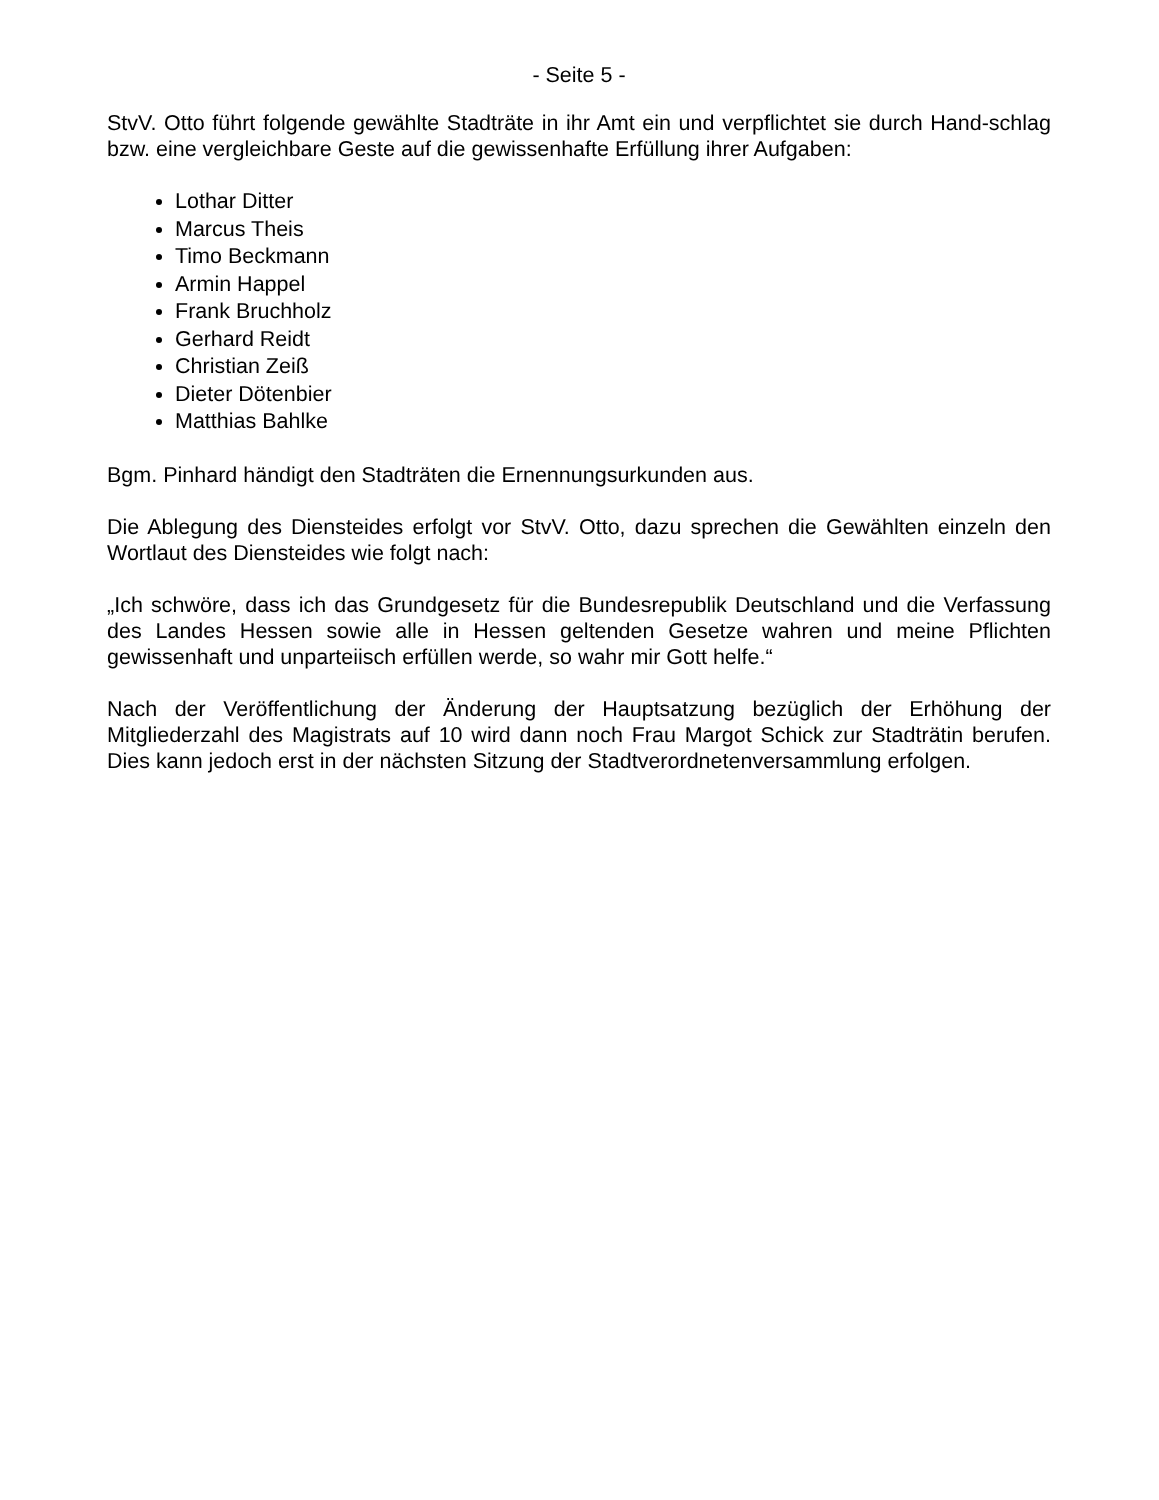- Seite 5 -
StvV. Otto führt folgende gewählte Stadträte in ihr Amt ein und verpflichtet sie durch Hand-schlag bzw. eine vergleichbare Geste auf die gewissenhafte Erfüllung ihrer Aufgaben:
Lothar Ditter
Marcus Theis
Timo Beckmann
Armin Happel
Frank Bruchholz
Gerhard Reidt
Christian Zeiß
Dieter Dötenbier
Matthias Bahlke
Bgm. Pinhard händigt den Stadträten die Ernennungsurkunden aus.
Die Ablegung des Diensteides erfolgt vor StvV. Otto, dazu sprechen die Gewählten einzeln den Wortlaut des Diensteides wie folgt nach:
„Ich schwöre, dass ich das Grundgesetz für die Bundesrepublik Deutschland und die Verfassung des Landes Hessen sowie alle in Hessen geltenden Gesetze wahren und meine Pflichten gewissenhaft und unparteiisch erfüllen werde, so wahr mir Gott helfe.“
Nach der Veröffentlichung der Änderung der Hauptsatzung bezüglich der Erhöhung der Mitgliederzahl des Magistrats auf 10 wird dann noch Frau Margot Schick zur Stadträtin berufen. Dies kann jedoch erst in der nächsten Sitzung der Stadtverordnetenversammlung erfolgen.